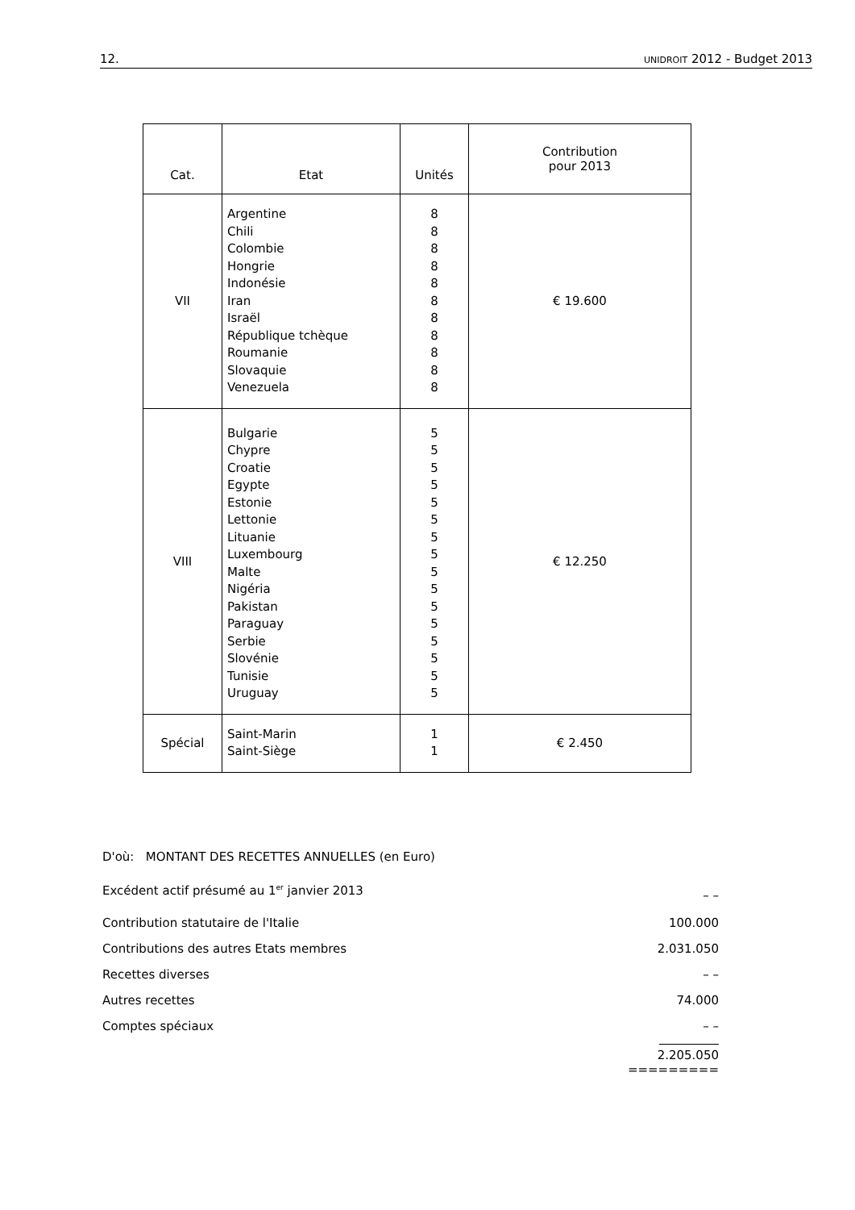12. UNIDROIT 2012 - Budget 2013
| Cat. | Etat | Unités | Contribution pour 2013 |
| --- | --- | --- | --- |
| VII | Argentine Chili Colombie Hongrie Indonésie Iran Israël République tchèque Roumanie Slovaquie Venezuela | 8 8 8 8 8 8 8 8 8 8 8 | € 19.600 |
| VIII | Bulgarie Chypre Croatie Egypte Estonie Lettonie Lituanie Luxembourg Malte Nigéria Pakistan Paraguay Serbie Slovénie Tunisie Uruguay | 5 5 5 5 5 5 5 5 5 5 5 5 5 5 5 5 | € 12.250 |
| Spécial | Saint-Marin Saint-Siège | 1 1 | € 2.450 |
D'où: MONTANT DES RECETTES ANNUELLES (en Euro)
Excédent actif présumé au 1<sup>er</sup> janvier 2013 – –
Contribution statutaire de l'Italie 100.000
Contributions des autres Etats membres 2.031.050
Recettes diverses – –
Autres recettes 74.000
Comptes spéciaux – –
2.205.050
=========